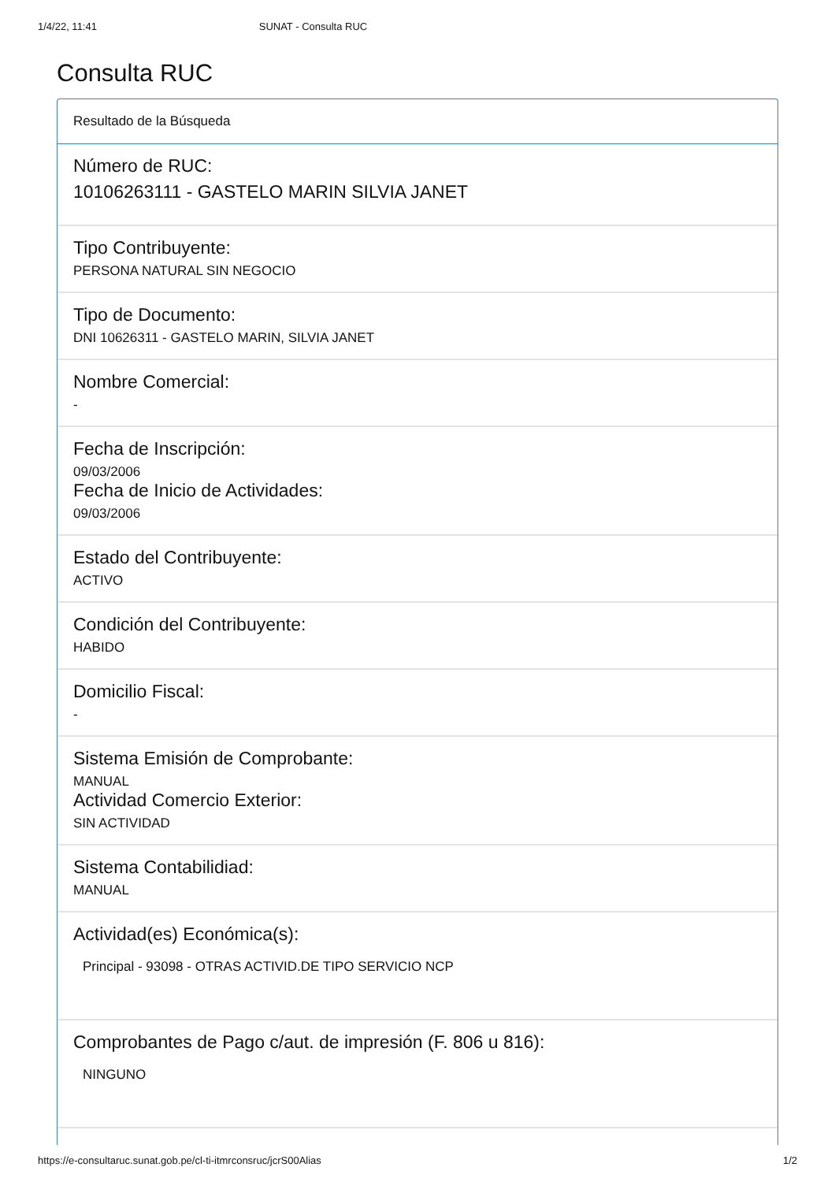1/4/22, 11:41 SUNAT - Consulta RUC
Consulta RUC
Resultado de la Búsqueda
Número de RUC:
10106263111 - GASTELO MARIN SILVIA JANET
Tipo Contribuyente:
PERSONA NATURAL SIN NEGOCIO
Tipo de Documento:
DNI 10626311 - GASTELO MARIN, SILVIA JANET
Nombre Comercial:
-
Fecha de Inscripción:
09/03/2006
Fecha de Inicio de Actividades:
09/03/2006
Estado del Contribuyente:
ACTIVO
Condición del Contribuyente:
HABIDO
Domicilio Fiscal:
-
Sistema Emisión de Comprobante:
MANUAL
Actividad Comercio Exterior:
SIN ACTIVIDAD
Sistema Contabilidiad:
MANUAL
Actividad(es) Económica(s):
Principal - 93098 - OTRAS ACTIVID.DE TIPO SERVICIO NCP
Comprobantes de Pago c/aut. de impresión (F. 806 u 816):
NINGUNO
https://e-consultaruc.sunat.gob.pe/cl-ti-itmrconsruc/jcrS00Alias 1/2